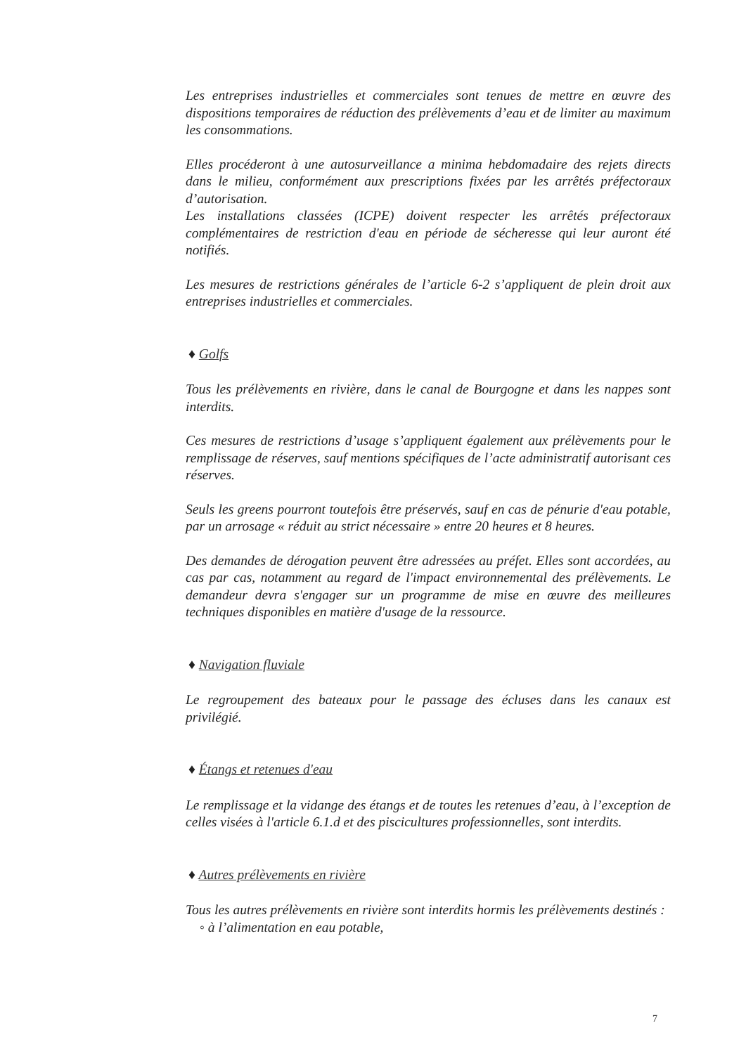Les entreprises industrielles et commerciales sont tenues de mettre en œuvre des dispositions temporaires de réduction des prélèvements d’eau et de limiter au maximum les consommations.
Elles procéderont à une autosurveillance a minima hebdomadaire des rejets directs dans le milieu, conformément aux prescriptions fixées par les arrêtés préfectoraux d’autorisation.
Les installations classées (ICPE) doivent respecter les arrêtés préfectoraux complémentaires de restriction d'eau en période de sécheresse qui leur auront été notifiés.
Les mesures de restrictions générales de l’article 6-2 s’appliquent de plein droit aux entreprises industrielles et commerciales.
♦ Golfs
Tous les prélèvements en rivière, dans le canal de Bourgogne et dans les nappes sont interdits.
Ces mesures de restrictions d’usage s’appliquent également aux prélèvements pour le remplissage de réserves, sauf mentions spécifiques de l’acte administratif autorisant ces réserves.
Seuls les greens pourront toutefois être préservés, sauf en cas de pénurie d'eau potable, par un arrosage « réduit au strict nécessaire » entre 20 heures et 8 heures.
Des demandes de dérogation peuvent être adressées au préfet. Elles sont accordées, au cas par cas, notamment au regard de l'impact environnemental des prélèvements. Le demandeur devra s'engager sur un programme de mise en œuvre des meilleures techniques disponibles en matière d'usage de la ressource.
♦ Navigation fluviale
Le regroupement des bateaux pour le passage des écluses dans les canaux est privilégié.
♦ Étangs et retenues d'eau
Le remplissage et la vidange des étangs et de toutes les retenues d’eau, à l’exception de celles visées à l'article 6.1.d et des piscicultures professionnelles, sont interdits.
♦ Autres prélèvements en rivière
Tous les autres prélèvements en rivière sont interdits hormis les prélèvements destinés :
◦ à l’alimentation en eau potable,
7